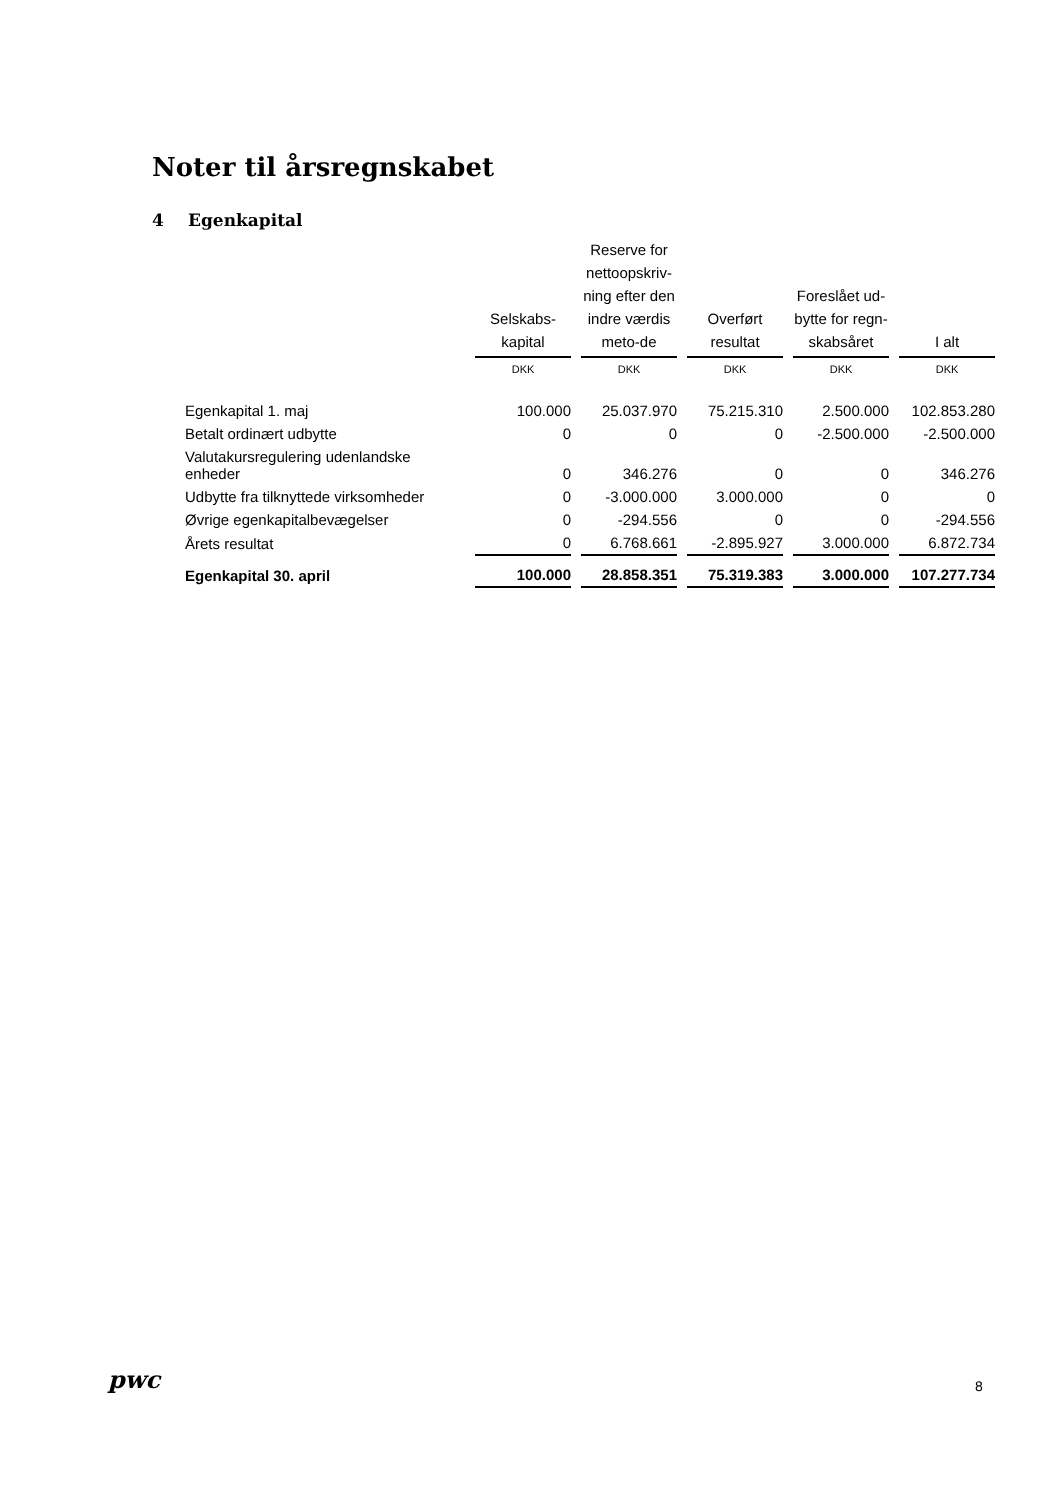Noter til årsregnskabet
4 Egenkapital
| | Selskabs- kapital | Reserve for nettoopskriv-ning efter den indre værdis meto-de | Overført resultat | Foreslået ud-bytte for regn-skabsåret | I alt |
| --- | --- | --- | --- | --- | --- |
| | DKK | DKK | DKK | DKK | DKK |
| Egenkapital 1. maj | 100.000 | 25.037.970 | 75.215.310 | 2.500.000 | 102.853.280 |
| Betalt ordinært udbytte | 0 | 0 | 0 | -2.500.000 | -2.500.000 |
| Valutakursregulering udenlandske enheder | 0 | 346.276 | 0 | 0 | 346.276 |
| Udbytte fra tilknyttede virksomheder | 0 | -3.000.000 | 3.000.000 | 0 | 0 |
| Øvrige egenkapitalbevægelser | 0 | -294.556 | 0 | 0 | -294.556 |
| Årets resultat | 0 | 6.768.661 | -2.895.927 | 3.000.000 | 6.872.734 |
| Egenkapital 30. april | 100.000 | 28.858.351 | 75.319.383 | 3.000.000 | 107.277.734 |
pwc 8